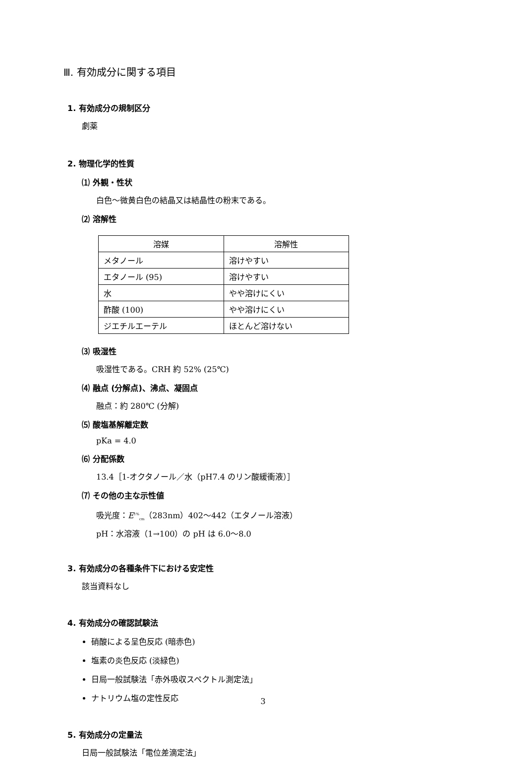Ⅲ. 有効成分に関する項目
1. 有効成分の規制区分
劇薬
2. 物理化学的性質
⑴ 外観・性状
白色〜微黄白色の結晶又は結晶性の粉末である。
⑵ 溶解性
| 溶媒 | 溶解性 |
| --- | --- |
| メタノール | 溶けやすい |
| エタノール (95) | 溶けやすい |
| 水 | やや溶けにくい |
| 酢酸 (100) | やや溶けにくい |
| ジエチルエーテル | ほとんど溶けない |
⑶ 吸湿性
吸湿性である。CRH 約 52% (25℃)
⑷ 融点 (分解点)、沸点、凝固点
融点：約 280℃ (分解)
⑸ 酸塩基解離定数
pKa = 4.0
⑹ 分配係数
13.4［1-オクタノール／水（pH7.4 のリン酸緩衝液）］
⑺ その他の主な示性値
吸光度：E<sup>1%</sup><sub>cm</sub>（283nm）402〜442（エタノール溶液）
pH：水溶液（1→100）の pH は 6.0〜8.0
3. 有効成分の各種条件下における安定性
該当資料なし
4. 有効成分の確認試験法
硝酸による呈色反応 (暗赤色)
塩素の炎色反応 (淡緑色)
日局一般試験法「赤外吸収スペクトル測定法」
ナトリウム塩の定性反応
5. 有効成分の定量法
日局一般試験法「電位差滴定法」
3